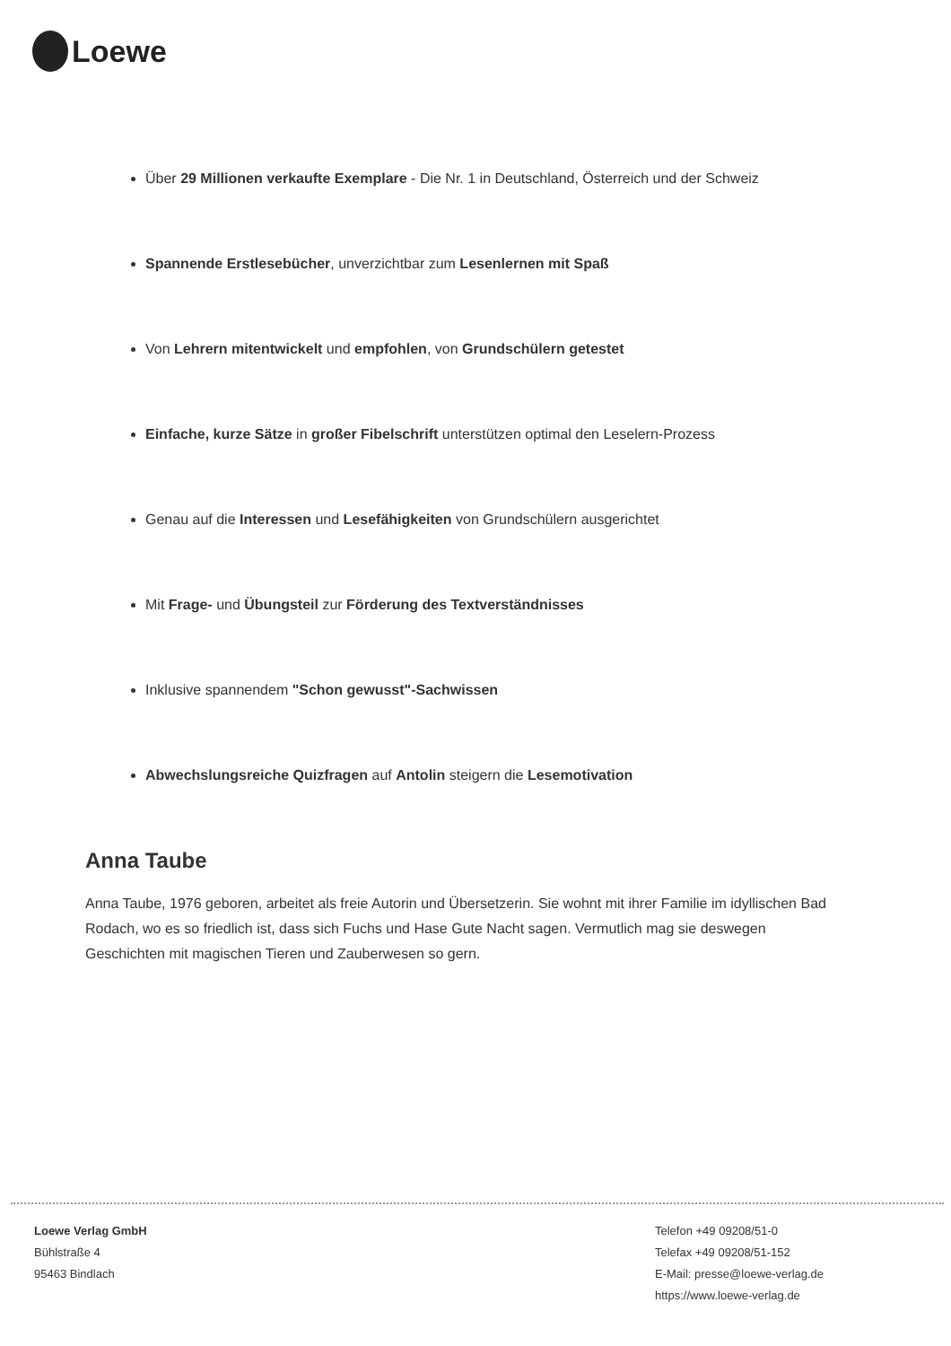Loewe
Über 29 Millionen verkaufte Exemplare - Die Nr. 1 in Deutschland, Österreich und der Schweiz
Spannende Erstlesebücher, unverzichtbar zum Lesenlernen mit Spaß
Von Lehrern mitentwickelt und empfohlen, von Grundschülern getestet
Einfache, kurze Sätze in großer Fibelschrift unterstützen optimal den Leselern-Prozess
Genau auf die Interessen und Lesefähigkeiten von Grundschülern ausgerichtet
Mit Frage- und Übungsteil zur Förderung des Textverständnisses
Inklusive spannendem "Schon gewusst"-Sachwissen
Abwechslungsreiche Quizfragen auf Antolin steigern die Lesemotivation
Anna Taube
Anna Taube, 1976 geboren, arbeitet als freie Autorin und Übersetzerin. Sie wohnt mit ihrer Familie im idyllischen Bad Rodach, wo es so friedlich ist, dass sich Fuchs und Hase Gute Nacht sagen. Vermutlich mag sie deswegen Geschichten mit magischen Tieren und Zauberwesen so gern.
Loewe Verlag GmbH
Bühlstraße 4
95463 Bindlach
Telefon +49 09208/51-0
Telefax +49 09208/51-152
E-Mail: presse@loewe-verlag.de
https://www.loewe-verlag.de